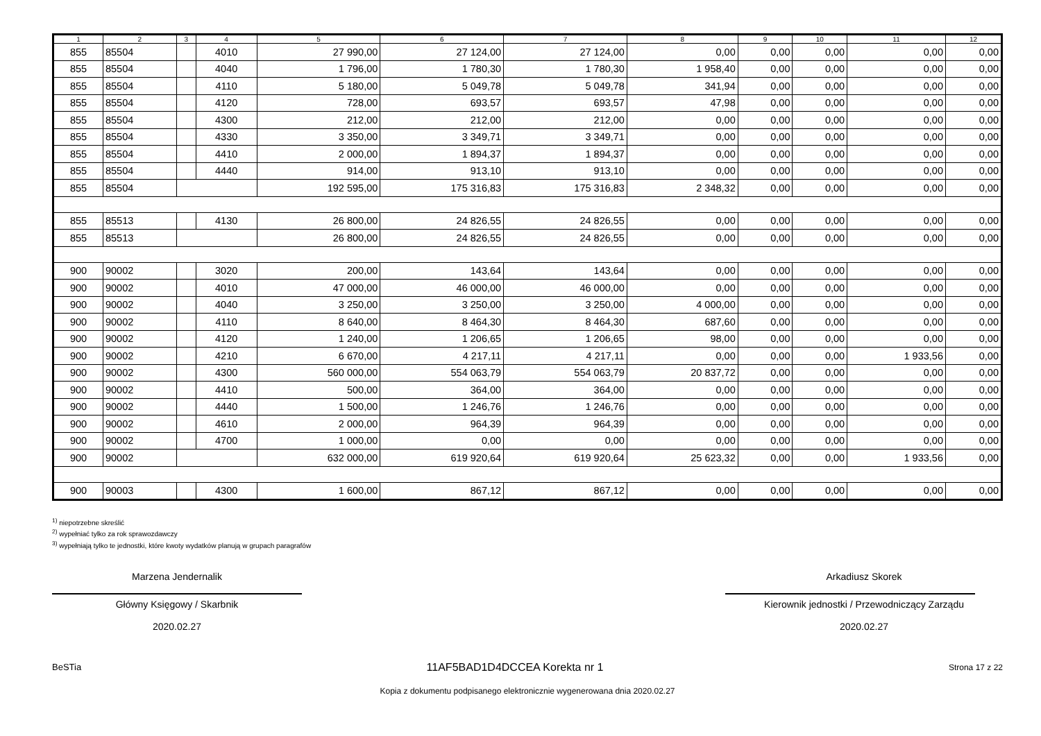| 1 | 2 | 3 | 4 | 5 | 6 | 7 | 8 | 9 | 10 | 11 | 12 |
| --- | --- | --- | --- | --- | --- | --- | --- | --- | --- | --- | --- |
| 855 | 85504 | | 4010 | 27 990,00 | 27 124,00 | 27 124,00 | 0,00 | 0,00 | 0,00 | 0,00 | 0,00 |
| 855 | 85504 | | 4040 | 1 796,00 | 1 780,30 | 1 780,30 | 1 958,40 | 0,00 | 0,00 | 0,00 | 0,00 |
| 855 | 85504 | | 4110 | 5 180,00 | 5 049,78 | 5 049,78 | 341,94 | 0,00 | 0,00 | 0,00 | 0,00 |
| 855 | 85504 | | 4120 | 728,00 | 693,57 | 693,57 | 47,98 | 0,00 | 0,00 | 0,00 | 0,00 |
| 855 | 85504 | | 4300 | 212,00 | 212,00 | 212,00 | 0,00 | 0,00 | 0,00 | 0,00 | 0,00 |
| 855 | 85504 | | 4330 | 3 350,00 | 3 349,71 | 3 349,71 | 0,00 | 0,00 | 0,00 | 0,00 | 0,00 |
| 855 | 85504 | | 4410 | 2 000,00 | 1 894,37 | 1 894,37 | 0,00 | 0,00 | 0,00 | 0,00 | 0,00 |
| 855 | 85504 | | 4440 | 914,00 | 913,10 | 913,10 | 0,00 | 0,00 | 0,00 | 0,00 | 0,00 |
| 855 | 85504 | | | 192 595,00 | 175 316,83 | 175 316,83 | 2 348,32 | 0,00 | 0,00 | 0,00 | 0,00 |
| 855 | 85513 | | 4130 | 26 800,00 | 24 826,55 | 24 826,55 | 0,00 | 0,00 | 0,00 | 0,00 | 0,00 |
| 855 | 85513 | | | 26 800,00 | 24 826,55 | 24 826,55 | 0,00 | 0,00 | 0,00 | 0,00 | 0,00 |
| 900 | 90002 | | 3020 | 200,00 | 143,64 | 143,64 | 0,00 | 0,00 | 0,00 | 0,00 | 0,00 |
| 900 | 90002 | | 4010 | 47 000,00 | 46 000,00 | 46 000,00 | 0,00 | 0,00 | 0,00 | 0,00 | 0,00 |
| 900 | 90002 | | 4040 | 3 250,00 | 3 250,00 | 3 250,00 | 4 000,00 | 0,00 | 0,00 | 0,00 | 0,00 |
| 900 | 90002 | | 4110 | 8 640,00 | 8 464,30 | 8 464,30 | 687,60 | 0,00 | 0,00 | 0,00 | 0,00 |
| 900 | 90002 | | 4120 | 1 240,00 | 1 206,65 | 1 206,65 | 98,00 | 0,00 | 0,00 | 0,00 | 0,00 |
| 900 | 90002 | | 4210 | 6 670,00 | 4 217,11 | 4 217,11 | 0,00 | 0,00 | 0,00 | 1 933,56 | 0,00 |
| 900 | 90002 | | 4300 | 560 000,00 | 554 063,79 | 554 063,79 | 20 837,72 | 0,00 | 0,00 | 0,00 | 0,00 |
| 900 | 90002 | | 4410 | 500,00 | 364,00 | 364,00 | 0,00 | 0,00 | 0,00 | 0,00 | 0,00 |
| 900 | 90002 | | 4440 | 1 500,00 | 1 246,76 | 1 246,76 | 0,00 | 0,00 | 0,00 | 0,00 | 0,00 |
| 900 | 90002 | | 4610 | 2 000,00 | 964,39 | 964,39 | 0,00 | 0,00 | 0,00 | 0,00 | 0,00 |
| 900 | 90002 | | 4700 | 1 000,00 | 0,00 | 0,00 | 0,00 | 0,00 | 0,00 | 0,00 | 0,00 |
| 900 | 90002 | | | 632 000,00 | 619 920,64 | 619 920,64 | 25 623,32 | 0,00 | 0,00 | 1 933,56 | 0,00 |
| 900 | 90003 | | 4300 | 1 600,00 | 867,12 | 867,12 | 0,00 | 0,00 | 0,00 | 0,00 | 0,00 |
<sup>1)</sup> niepotrzebne skreślić
<sup>2)</sup> wypełniać tylko za rok sprawozdawczy
<sup>3)</sup> wypełniają tylko te jednostki, które kwoty wydatków planują w grupach paragrafów
Marzena Jendernalik
Główny Księgowy / Skarbnik
2020.02.27
Arkadiusz Skorek
Kierownik jednostki / Przewodniczący Zarządu
2020.02.27
BeSTia 11AF5BAD1D4DCCEA Korekta nr 1 Strona 17 z 22
Kopia z dokumentu podpisanego elektronicznie wygenerowana dnia 2020.02.27